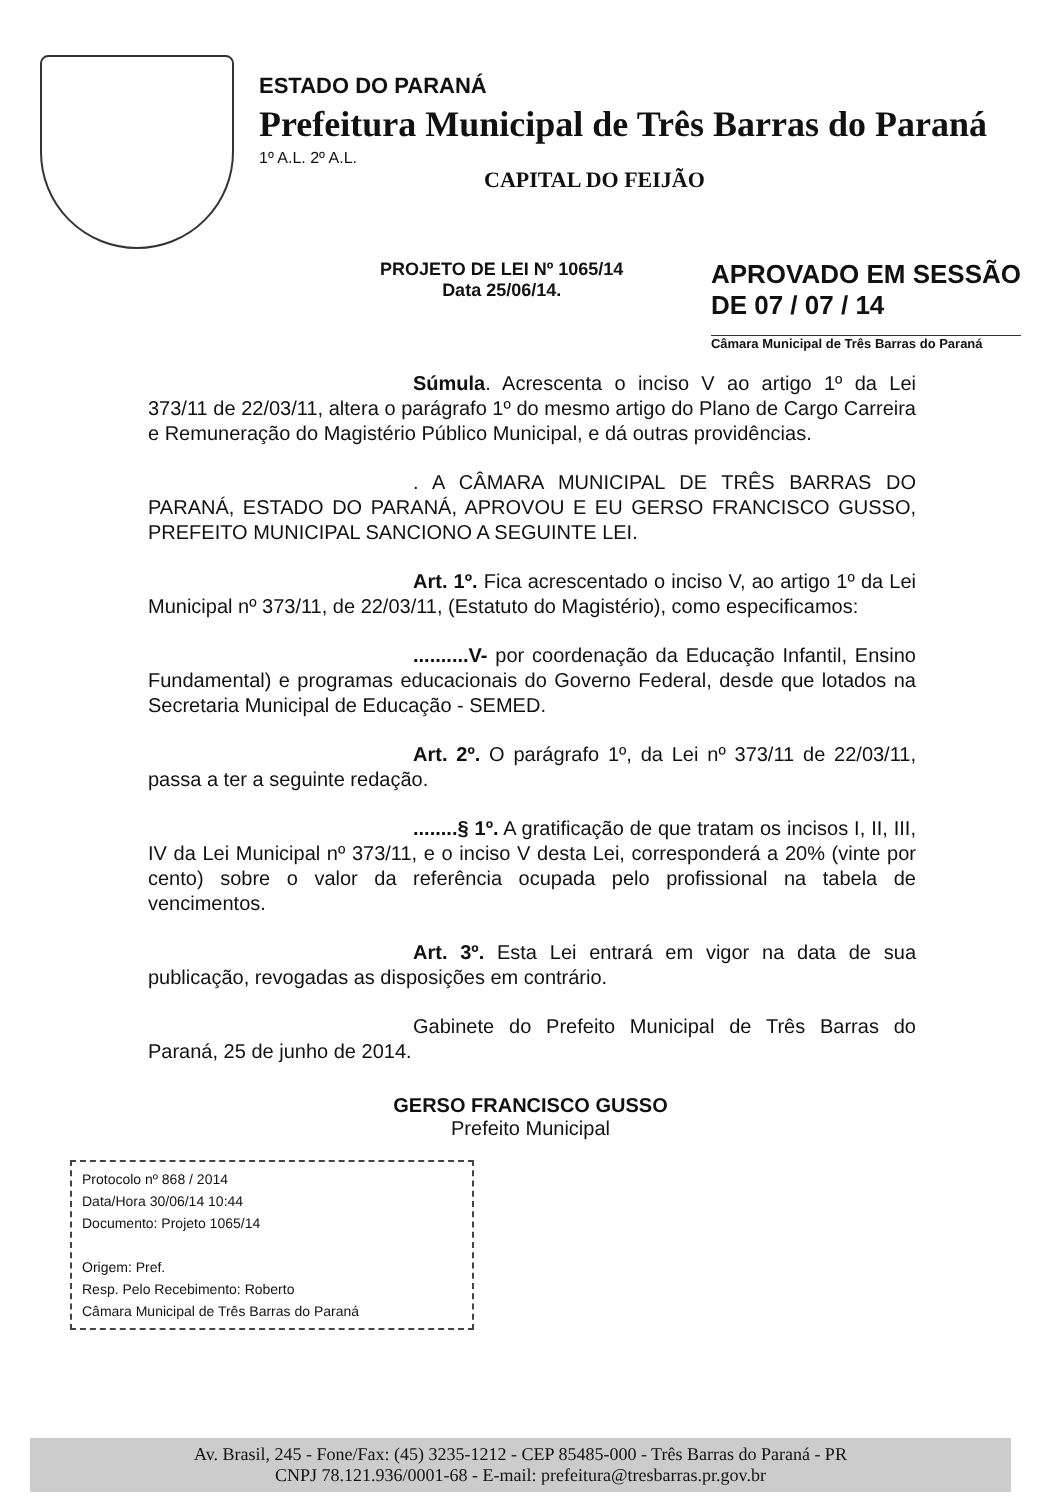ESTADO DO PARANÁ
Prefeitura Municipal de Três Barras do Paraná
1º A.L. 2º A.L.
CAPITAL DO FEIJÃO
PROJETO DE LEI Nº 1065/14
Data 25/06/14.
APROVADO EM SESSÃO
DE 07 / 07 / 14
Câmara Municipal de Três Barras do Paraná
Súmula. Acrescenta o inciso V ao artigo 1º da Lei 373/11 de 22/03/11, altera o parágrafo 1º do mesmo artigo do Plano de Cargo Carreira e Remuneração do Magistério Público Municipal, e dá outras providências.
. A CÂMARA MUNICIPAL DE TRÊS BARRAS DO PARANÁ, ESTADO DO PARANÁ, APROVOU E EU GERSO FRANCISCO GUSSO, PREFEITO MUNICIPAL SANCIONO A SEGUINTE LEI.
Art. 1º. Fica acrescentado o inciso V, ao artigo 1º da Lei Municipal nº 373/11, de 22/03/11, (Estatuto do Magistério), como especificamos:
..........V- por coordenação da Educação Infantil, Ensino Fundamental) e programas educacionais do Governo Federal, desde que lotados na Secretaria Municipal de Educação - SEMED.
Art. 2º. O parágrafo 1º, da Lei nº 373/11 de 22/03/11, passa a ter a seguinte redação.
........§ 1º. A gratificação de que tratam os incisos I, II, III, IV da Lei Municipal nº 373/11, e o inciso V desta Lei, corresponderá a 20% (vinte por cento) sobre o valor da referência ocupada pelo profissional na tabela de vencimentos.
Art. 3º. Esta Lei entrará em vigor na data de sua publicação, revogadas as disposições em contrário.
Gabinete do Prefeito Municipal de Três Barras do Paraná, 25 de junho de 2014.
GERSO FRANCISCO GUSSO
Prefeito Municipal
Protocolo nº 868 / 2014
Data/Hora 30/06/14 10:44
Documento: Projeto 1065/14
Origem: Pref.
Resp. Pelo Recebimento: Roberto
Câmara Municipal de Três Barras do Paraná
Av. Brasil, 245 - Fone/Fax: (45) 3235-1212 - CEP 85485-000 - Três Barras do Paraná - PR
CNPJ 78.121.936/0001-68 - E-mail: prefeitura@tresbarras.pr.gov.br